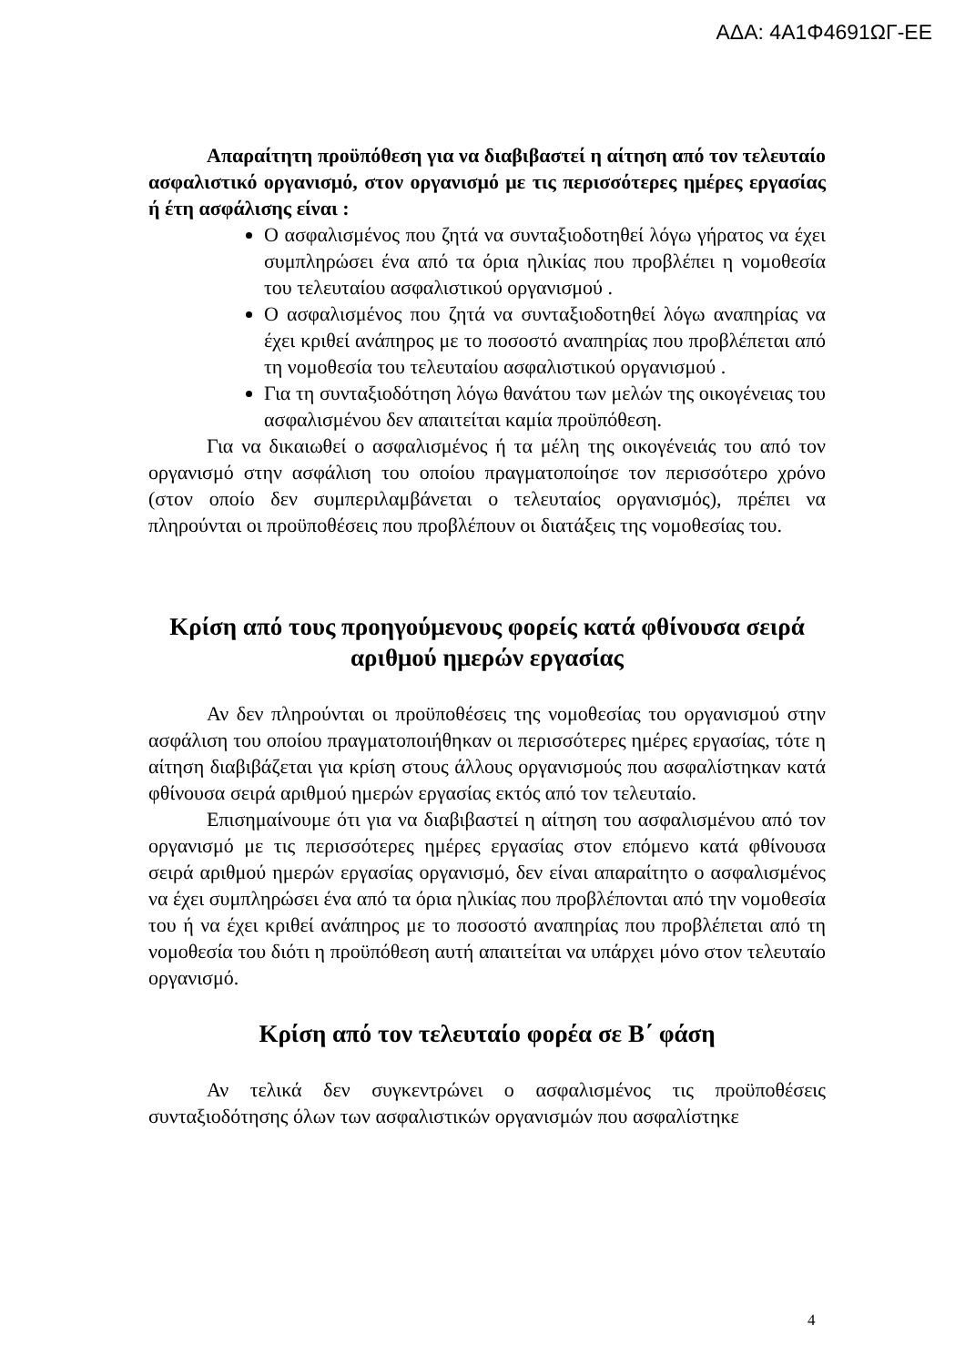ΑΔΑ: 4Α1Φ4691ΩΓ-ΕΕ
Απαραίτητη προϋπόθεση για να διαβιβαστεί η αίτηση από τον τελευταίο ασφαλιστικό οργανισμό, στον οργανισμό με τις περισσότερες ημέρες εργασίας ή έτη ασφάλισης είναι :
Ο ασφαλισμένος που ζητά να συνταξιοδοτηθεί λόγω γήρατος να έχει συμπληρώσει ένα από τα όρια ηλικίας που προβλέπει η νομοθεσία του τελευταίου ασφαλιστικού οργανισμού .
Ο ασφαλισμένος που ζητά να συνταξιοδοτηθεί λόγω αναπηρίας να έχει κριθεί ανάπηρος με το ποσοστό αναπηρίας που προβλέπεται από τη νομοθεσία του τελευταίου ασφαλιστικού οργανισμού .
Για τη συνταξιοδότηση λόγω θανάτου των μελών της οικογένειας του ασφαλισμένου δεν απαιτείται καμία προϋπόθεση.
Για να δικαιωθεί ο ασφαλισμένος ή τα μέλη της οικογένειάς του από τον οργανισμό στην ασφάλιση του οποίου πραγματοποίησε τον περισσότερο χρόνο (στον οποίο δεν συμπεριλαμβάνεται ο τελευταίος οργανισμός), πρέπει να πληρούνται οι προϋποθέσεις που προβλέπουν οι διατάξεις της νομοθεσίας του.
Κρίση από τους προηγούμενους φορείς κατά φθίνουσα σειρά αριθμού ημερών εργασίας
Αν δεν πληρούνται οι προϋποθέσεις της νομοθεσίας του οργανισμού στην ασφάλιση του οποίου πραγματοποιήθηκαν οι περισσότερες ημέρες εργασίας, τότε η αίτηση διαβιβάζεται για κρίση στους άλλους οργανισμούς που ασφαλίστηκαν κατά φθίνουσα σειρά αριθμού ημερών εργασίας εκτός από τον τελευταίο.
Επισημαίνουμε ότι για να διαβιβαστεί η αίτηση του ασφαλισμένου από τον οργανισμό με τις περισσότερες ημέρες εργασίας στον επόμενο κατά φθίνουσα σειρά αριθμού ημερών εργασίας οργανισμό, δεν είναι απαραίτητο ο ασφαλισμένος να έχει συμπληρώσει ένα από τα όρια ηλικίας που προβλέπονται από την νομοθεσία του ή να έχει κριθεί ανάπηρος με το ποσοστό αναπηρίας που προβλέπεται από τη νομοθεσία του διότι η προϋπόθεση αυτή απαιτείται να υπάρχει μόνο στον τελευταίο οργανισμό.
Κρίση από τον τελευταίο φορέα σε Β΄ φάση
Αν τελικά δεν συγκεντρώνει ο ασφαλισμένος τις προϋποθέσεις συνταξιοδότησης όλων των ασφαλιστικών οργανισμών που ασφαλίστηκε
4